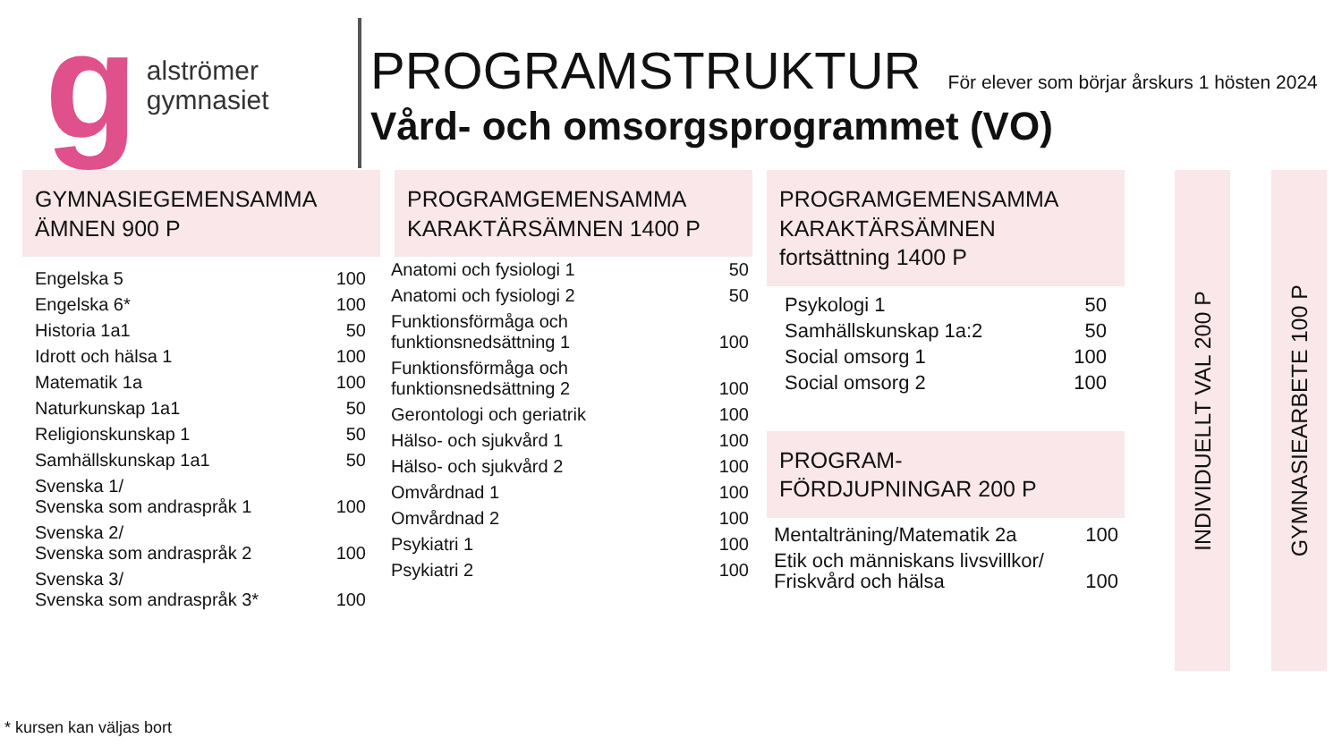g
alströmer
gymnasiet
PROGRAMSTRUKTUR För elever som börjar årskurs 1 hösten 2024
Vård- och omsorgsprogrammet (VO)
GYMNASIEGEMENSAMMA
ÄMNEN 900 P
| Engelska 5 | 100 |
| Engelska 6* | 100 |
| Historia 1a1 | 50 |
| Idrott och hälsa 1 | 100 |
| Matematik 1a | 100 |
| Naturkunskap 1a1 | 50 |
| Religionskunskap 1 | 50 |
| Samhällskunskap 1a1 | 50 |
| Svenska 1/ Svenska som andraspråk 1 | 100 |
| Svenska 2/ Svenska som andraspråk 2 | 100 |
| Svenska 3/ Svenska som andraspråk 3* | 100 |
PROGRAMGEMENSAMMA
KARAKTÄRSÄMNEN 1400 P
| Anatomi och fysiologi 1 | 50 |
| Anatomi och fysiologi 2 | 50 |
| Funktionsförmåga och funktionsnedsättning 1 | 100 |
| Funktionsförmåga och funktionsnedsättning 2 | 100 |
| Gerontologi och geriatrik | 100 |
| Hälso- och sjukvård 1 | 100 |
| Hälso- och sjukvård 2 | 100 |
| Omvårdnad 1 | 100 |
| Omvårdnad 2 | 100 |
| Psykiatri 1 | 100 |
| Psykiatri 2 | 100 |
PROGRAMGEMENSAMMA
KARAKTÄRSÄMNEN
fortsättning 1400 P
| Psykologi 1 | 50 |
| Samhällskunskap 1a:2 | 50 |
| Social omsorg 1 | 100 |
| Social omsorg 2 | 100 |
PROGRAM-
FÖRDJUPNINGAR 200 P
| Mentalträning/Matematik 2a | 100 |
| Etik och människans livsvillkor/ Friskvård och hälsa | 100 |
INDIVIDUELLT VAL 200 P
GYMNASIEARBETE 100 P
* kursen kan väljas bort